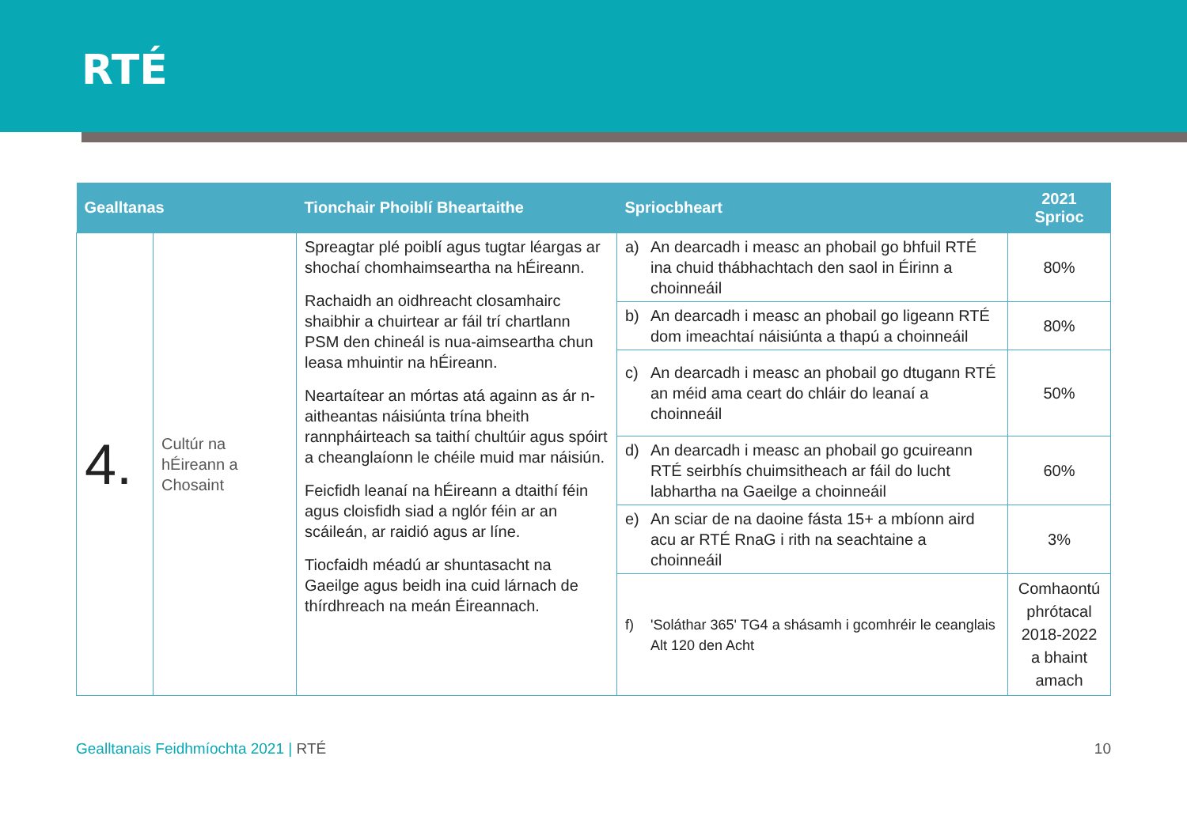RTÉ
| Gealltanas | | Tionchair Phoiblí Bheartaithe | Spriocbheart | 2021 Sprioc |
| --- | --- | --- | --- | --- |
| 4. | Cultúr na hÉireann a Chosaint | Spreagtar plé poiblí agus tugtar léargas ar shochaí chomhaimseartha na hÉireann. Rachaidh an oidhreacht closamhairc shaibhir a chuirtear ar fáil trí chartlann PSM den chineál is nua-aimseartha chun leasa mhuintir na hÉireann. Neartaítear an mórtas atá againn as ár n-aitheantas náisiúnta trína bheith rannpháirteach sa taithí chultúir agus spóirt a cheanglaíonn le chéile muid mar náisiún. Feicfidh leanaí na hÉireann a dtaithí féin agus cloisfidh siad a nglór féin ar an scáileán, ar raidió agus ar líne. Tiocfaidh méadú ar shuntasacht na Gaeilge agus beidh ina cuid lárnach de thírdhreach na meán Éireannach. | a) An dearcadh i measc an phobail go bhfuil RTÉ ina chuid thábhachtach den saol in Éirinn a choinneáil | 80% |
| | | | b) An dearcadh i measc an phobail go ligeann RTÉ dom imeachtaí náisiúnta a thapú a choinneáil | 80% |
| | | | c) An dearcadh i measc an phobail go dtugann RTÉ an méid ama ceart do chláir do leanaí a choinneáil | 50% |
| | | | d) An dearcadh i measc an phobail go gcuireann RTÉ seirbhís chuimsitheach ar fáil do lucht labhartha na Gaeilge a choinneáil | 60% |
| | | | e) An sciar de na daoine fásta 15+ a mbíonn aird acu ar RTÉ RnaG i rith na seachtaine a choinneáil | 3% |
| | | | f) 'Soláthar 365' TG4 a shásamh i gcomhréir le ceanglais Alt 120 den Acht | Comhaontú phrótacal 2018-2022 a bhaint amach |
Gealltanais Feidhmíochta 2021 | RTÉ
10